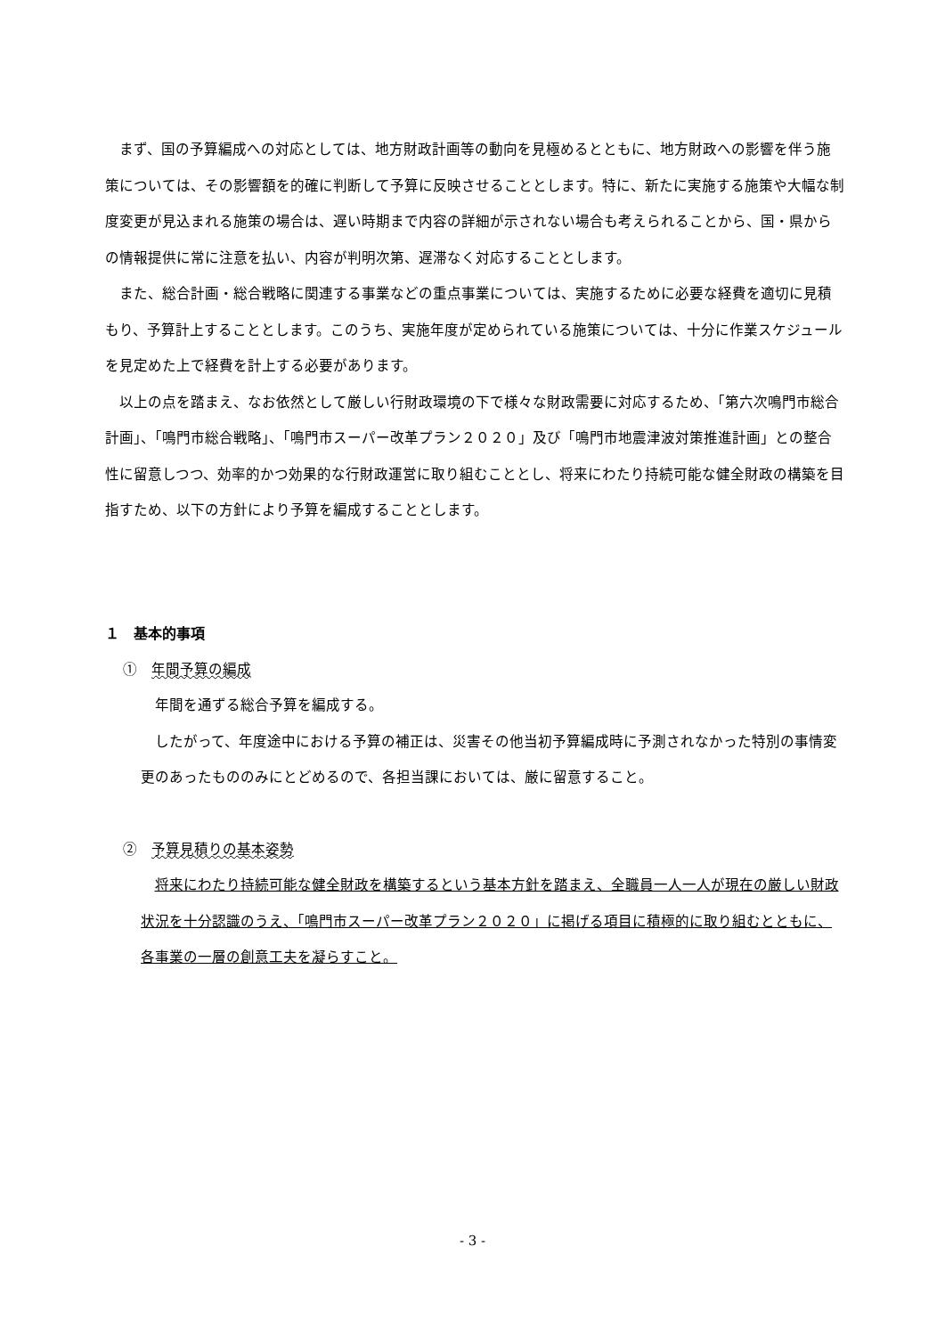まず、国の予算編成への対応としては、地方財政計画等の動向を見極めるとともに、地方財政への影響を伴う施策については、その影響額を的確に判断して予算に反映させることとします。特に、新たに実施する施策や大幅な制度変更が見込まれる施策の場合は、遅い時期まで内容の詳細が示されない場合も考えられることから、国・県からの情報提供に常に注意を払い、内容が判明次第、遅滞なく対応することとします。
また、総合計画・総合戦略に関連する事業などの重点事業については、実施するために必要な経費を適切に見積もり、予算計上することとします。このうち、実施年度が定められている施策については、十分に作業スケジュールを見定めた上で経費を計上する必要があります。
以上の点を踏まえ、なお依然として厳しい行財政環境の下で様々な財政需要に対応するため、「第六次鳴門市総合計画」、「鳴門市総合戦略」、「鳴門市スーパー改革プラン２０２０」及び「鳴門市地震津波対策推進計画」との整合性に留意しつつ、効率的かつ効果的な行財政運営に取り組むこととし、将来にわたり持続可能な健全財政の構築を目指すため、以下の方針により予算を編成することとします。
１　基本的事項
①　年間予算の編成
年間を通ずる総合予算を編成する。
したがって、年度途中における予算の補正は、災害その他当初予算編成時に予測されなかった特別の事情変更のあったもののみにとどめるので、各担当課においては、厳に留意すること。
②　予算見積りの基本姿勢
将来にわたり持続可能な健全財政を構築するという基本方針を踏まえ、全職員一人一人が現在の厳しい財政状況を十分認識のうえ、「鳴門市スーパー改革プラン２０２０」に掲げる項目に積極的に取り組むとともに、各事業の一層の創意工夫を凝らすこと。
- 3 -